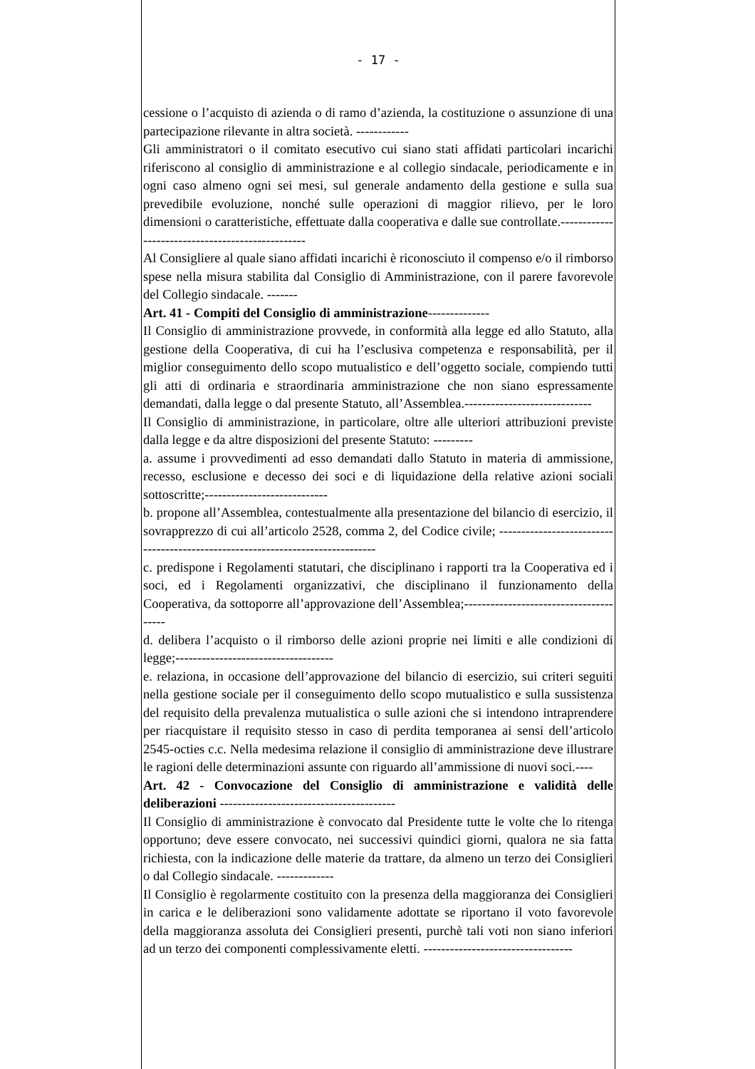- 17 -
cessione o l’acquisto di azienda o di ramo d’azienda, la costituzione o assunzione di una partecipazione rilevante in altra società. ------------
Gli amministratori o il comitato esecutivo cui siano stati affidati particolari incarichi riferiscono al consiglio di amministrazione e al collegio sindacale, periodicamente e in ogni caso almeno ogni sei mesi, sul generale andamento della gestione e sulla sua prevedibile evoluzione, nonché sulle operazioni di maggior rilievo, per le loro dimensioni o caratteristiche, effettuate dalla cooperativa e dalle sue controllate.-------------------------------------------------
Al Consigliere al quale siano affidati incarichi è riconosciuto il compenso e/o il rimborso spese nella misura stabilita dal Consiglio di Amministrazione, con il parere favorevole del Collegio sindacale. -------
Art. 41 - Compiti del Consiglio di amministrazione--------------
Il Consiglio di amministrazione provvede, in conformità alla legge ed allo Statuto, alla gestione della Cooperativa, di cui ha l’esclusiva competenza e responsabilità, per il miglior conseguimento dello scopo mutualistico e dell’oggetto sociale, compiendo tutti gli atti di ordinaria e straordinaria amministrazione che non siano espressamente demandati, dalla legge o dal presente Statuto, all’Assemblea.-----------------------------
Il Consiglio di amministrazione, in particolare, oltre alle ulteriori attribuzioni previste dalla legge e da altre disposizioni del presente Statuto: ---------
a. assume i provvedimenti ad esso demandati dallo Statuto in materia di ammissione, recesso, esclusione e decesso dei soci e di liquidazione della relative azioni sociali sottoscritte;----------------------------
b. propone all’Assemblea, contestualmente alla presentazione del bilancio di esercizio, il sovrapprezzo di cui all’articolo 2528, comma 2, del Codice civile; -------------------------------------------------------------------------------
c. predispone i Regolamenti statutari, che disciplinano i rapporti tra la Cooperativa ed i soci, ed i Regolamenti organizzativi, che disciplinano il funzionamento della Cooperativa, da sottoporre all’approvazione dell’Assemblea;---------------------------------------
d. delibera l’acquisto o il rimborso delle azioni proprie nei limiti e alle condizioni di legge;------------------------------------
e. relaziona, in occasione dell’approvazione del bilancio di esercizio, sui criteri seguiti nella gestione sociale per il conseguimento dello scopo mutualistico e sulla sussistenza del requisito della prevalenza mutualistica o sulle azioni che si intendono intraprendere per riacquistare il requisito stesso in caso di perdita temporanea ai sensi dell’articolo 2545-octies c.c. Nella medesima relazione il consiglio di amministrazione deve illustrare le ragioni delle determinazioni assunte con riguardo all’ammissione di nuovi soci.----
Art. 42 - Convocazione del Consiglio di amministrazione e validità delle deliberazioni ----------------------------------------
Il Consiglio di amministrazione è convocato dal Presidente tutte le volte che lo ritenga opportuno; deve essere convocato, nei successivi quindici giorni, qualora ne sia fatta richiesta, con la indicazione delle materie da trattare, da almeno un terzo dei Consiglieri o dal Collegio sindacale. -------------
Il Consiglio è regolarmente costituito con la presenza della maggioranza dei Consiglieri in carica e le deliberazioni sono validamente adottate se riportano il voto favorevole della maggioranza assoluta dei Consiglieri presenti, purchè tali voti non siano inferiori ad un terzo dei componenti complessivamente eletti. ----------------------------------